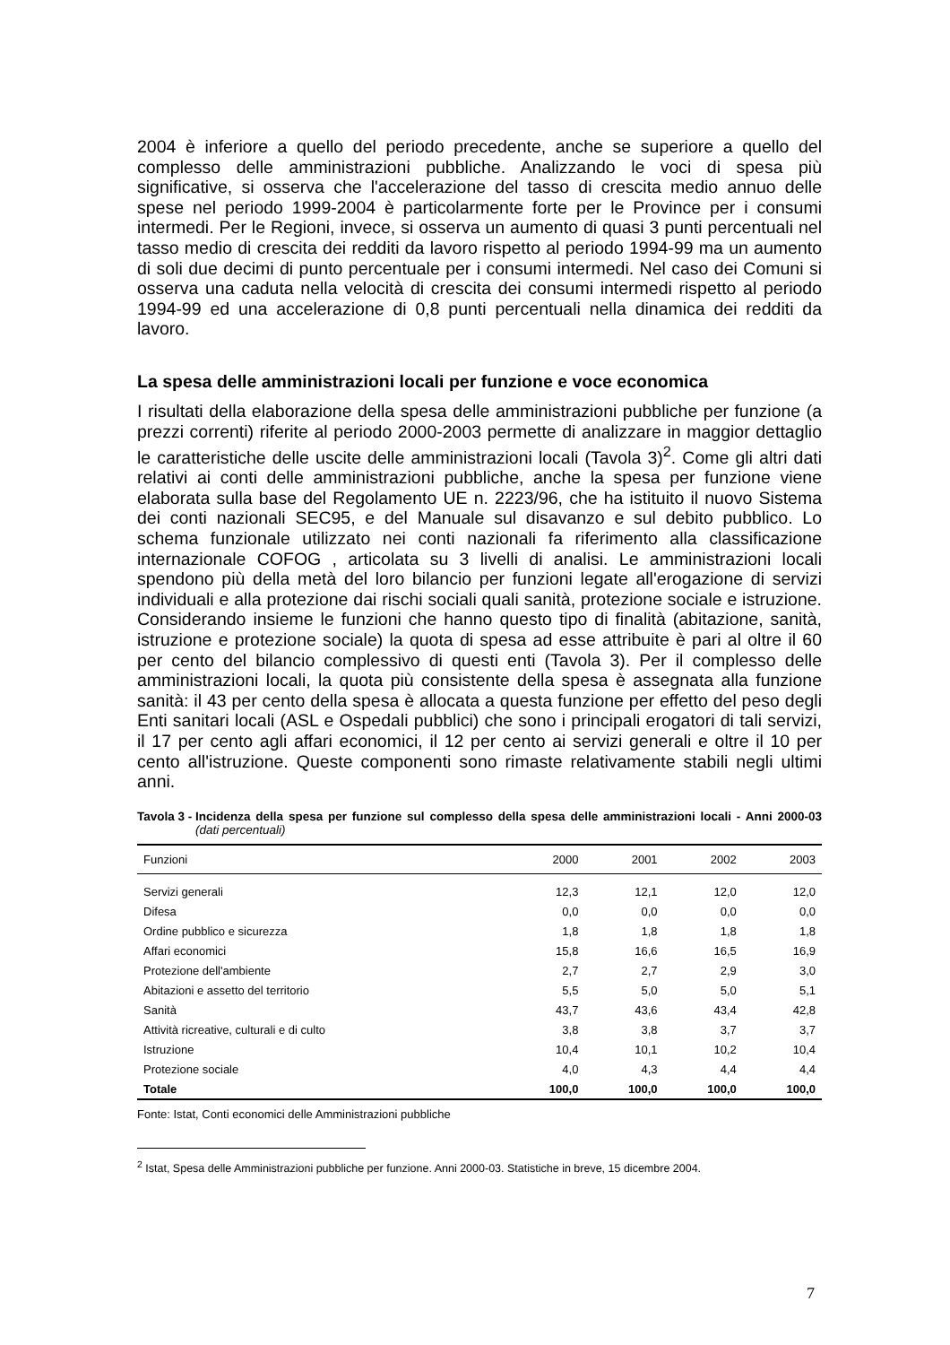2004 è inferiore a quello del periodo precedente, anche se superiore a quello del complesso delle amministrazioni pubbliche. Analizzando le voci di spesa più significative, si osserva che l'accelerazione del tasso di crescita medio annuo delle spese nel periodo 1999-2004 è particolarmente forte per le Province per i consumi intermedi. Per le Regioni, invece, si osserva un aumento di quasi 3 punti percentuali nel tasso medio di crescita dei redditi da lavoro rispetto al periodo 1994-99 ma un aumento di soli due decimi di punto percentuale per i consumi intermedi. Nel caso dei Comuni si osserva una caduta nella velocità di crescita dei consumi intermedi rispetto al periodo 1994-99 ed una accelerazione di 0,8 punti percentuali nella dinamica dei redditi da lavoro.
La spesa delle amministrazioni locali per funzione e voce economica
I risultati della elaborazione della spesa delle amministrazioni pubbliche per funzione (a prezzi correnti) riferite al periodo 2000-2003 permette di analizzare in maggior dettaglio le caratteristiche delle uscite delle amministrazioni locali (Tavola 3)<sup>2</sup>. Come gli altri dati relativi ai conti delle amministrazioni pubbliche, anche la spesa per funzione viene elaborata sulla base del Regolamento UE n. 2223/96, che ha istituito il nuovo Sistema dei conti nazionali SEC95, e del Manuale sul disavanzo e sul debito pubblico. Lo schema funzionale utilizzato nei conti nazionali fa riferimento alla classificazione internazionale COFOG , articolata su 3 livelli di analisi. Le amministrazioni locali spendono più della metà del loro bilancio per funzioni legate all'erogazione di servizi individuali e alla protezione dai rischi sociali quali sanità, protezione sociale e istruzione. Considerando insieme le funzioni che hanno questo tipo di finalità (abitazione, sanità, istruzione e protezione sociale) la quota di spesa ad esse attribuite è pari al oltre il 60 per cento del bilancio complessivo di questi enti (Tavola 3). Per il complesso delle amministrazioni locali, la quota più consistente della spesa è assegnata alla funzione sanità: il 43 per cento della spesa è allocata a questa funzione per effetto del peso degli Enti sanitari locali (ASL e Ospedali pubblici) che sono i principali erogatori di tali servizi, il 17 per cento agli affari economici, il 12 per cento ai servizi generali e oltre il 10 per cento all'istruzione. Queste componenti sono rimaste relativamente stabili negli ultimi anni.
Tavola 3 - Incidenza della spesa per funzione sul complesso della spesa delle amministrazioni locali - Anni 2000-03 (dati percentuali)
| Funzioni | 2000 | 2001 | 2002 | 2003 |
| --- | --- | --- | --- | --- |
| Servizi generali | 12,3 | 12,1 | 12,0 | 12,0 |
| Difesa | 0,0 | 0,0 | 0,0 | 0,0 |
| Ordine pubblico e sicurezza | 1,8 | 1,8 | 1,8 | 1,8 |
| Affari economici | 15,8 | 16,6 | 16,5 | 16,9 |
| Protezione dell'ambiente | 2,7 | 2,7 | 2,9 | 3,0 |
| Abitazioni e assetto del territorio | 5,5 | 5,0 | 5,0 | 5,1 |
| Sanità | 43,7 | 43,6 | 43,4 | 42,8 |
| Attività ricreative, culturali e di culto | 3,8 | 3,8 | 3,7 | 3,7 |
| Istruzione | 10,4 | 10,1 | 10,2 | 10,4 |
| Protezione sociale | 4,0 | 4,3 | 4,4 | 4,4 |
| Totale | 100,0 | 100,0 | 100,0 | 100,0 |
Fonte: Istat, Conti economici delle Amministrazioni pubbliche
<sup>2</sup> Istat, Spesa delle Amministrazioni pubbliche per funzione. Anni 2000-03. Statistiche in breve, 15 dicembre 2004.
7